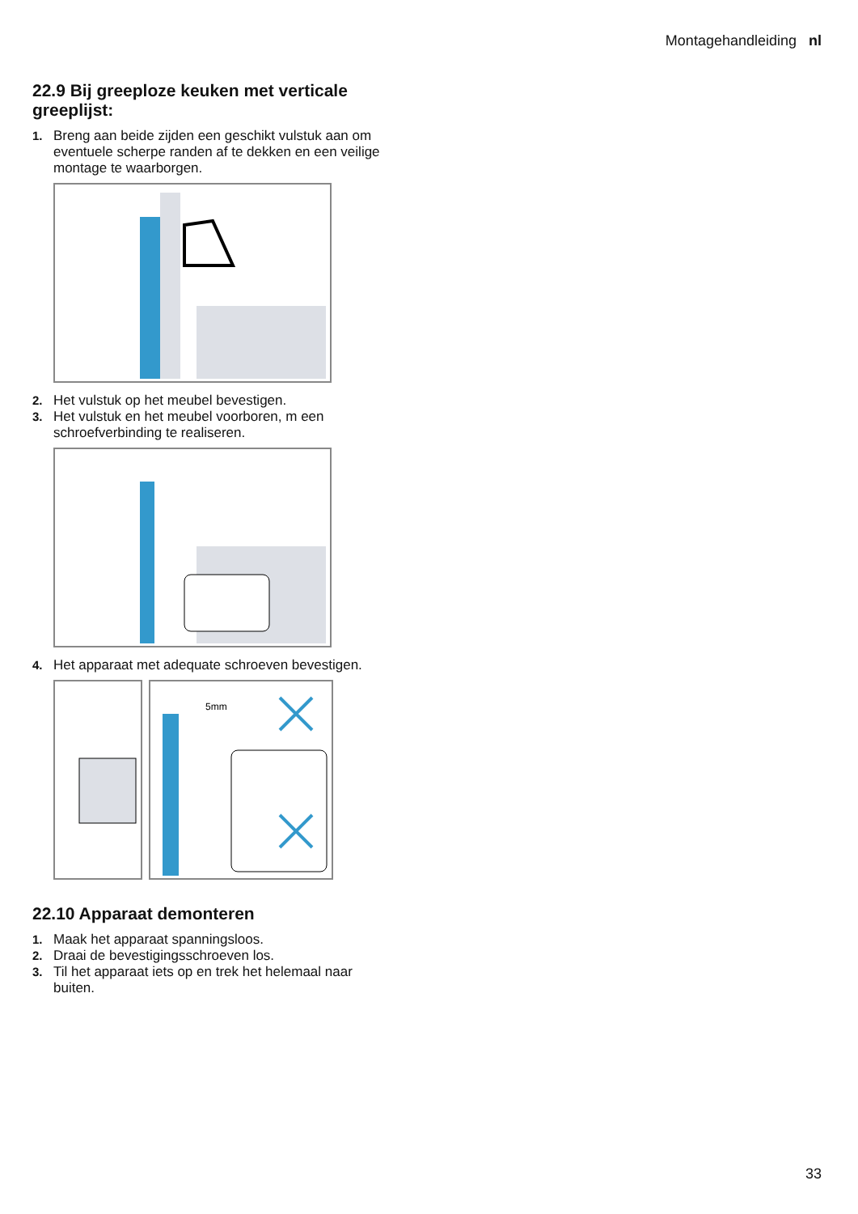Montagehandleiding nl
22.9 Bij greeploze keuken met verticale greeplijst:
1. Breng aan beide zijden een geschikt vulstuk aan om eventuele scherpe randen af te dekken en een veilige montage te waarborgen.
2. Het vulstuk op het meubel bevestigen.
3. Het vulstuk en het meubel voorboren, m een schroefverbinding te realiseren.
4. Het apparaat met adequate schroeven bevestigen.
5mm
22.10 Apparaat demonteren
1. Maak het apparaat spanningsloos.
2. Draai de bevestigingsschroeven los.
3. Til het apparaat iets op en trek het helemaal naar buiten.
33